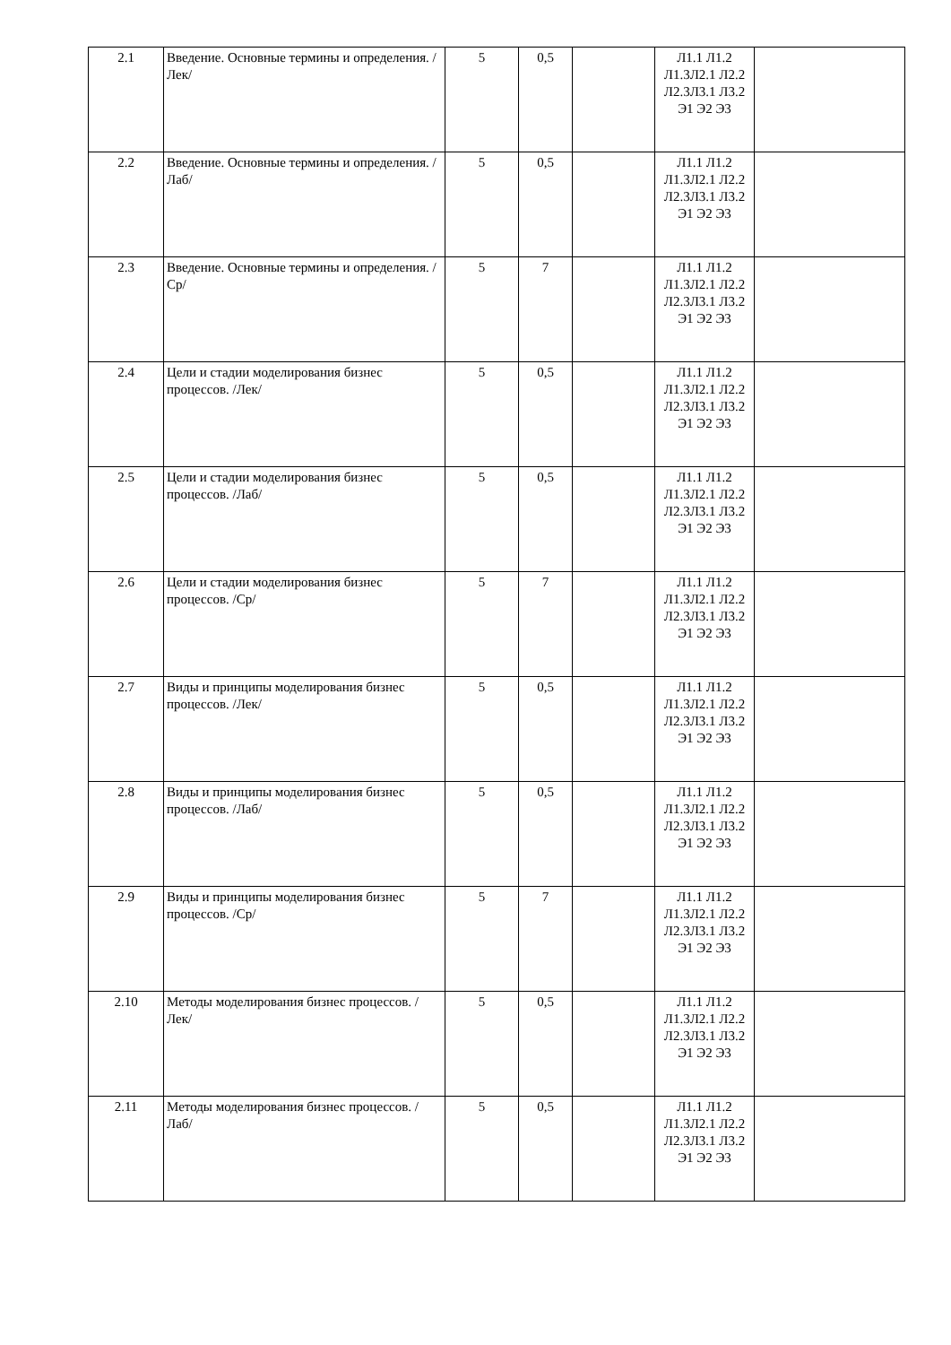| 2.1 | Введение. Основные термины и определения. /Лек/ | 5 | 0,5 | | Л1.1 Л1.2 Л1.3Л2.1 Л2.2 Л2.3Л3.1 Л3.2 Э1 Э2 Э3 | |
| 2.2 | Введение. Основные термины и определения. /Лаб/ | 5 | 0,5 | | Л1.1 Л1.2 Л1.3Л2.1 Л2.2 Л2.3Л3.1 Л3.2 Э1 Э2 Э3 | |
| 2.3 | Введение. Основные термины и определения. /Ср/ | 5 | 7 | | Л1.1 Л1.2 Л1.3Л2.1 Л2.2 Л2.3Л3.1 Л3.2 Э1 Э2 Э3 | |
| 2.4 | Цели и стадии моделирования бизнес процессов. /Лек/ | 5 | 0,5 | | Л1.1 Л1.2 Л1.3Л2.1 Л2.2 Л2.3Л3.1 Л3.2 Э1 Э2 Э3 | |
| 2.5 | Цели и стадии моделирования бизнес процессов. /Лаб/ | 5 | 0,5 | | Л1.1 Л1.2 Л1.3Л2.1 Л2.2 Л2.3Л3.1 Л3.2 Э1 Э2 Э3 | |
| 2.6 | Цели и стадии моделирования бизнес процессов. /Ср/ | 5 | 7 | | Л1.1 Л1.2 Л1.3Л2.1 Л2.2 Л2.3Л3.1 Л3.2 Э1 Э2 Э3 | |
| 2.7 | Виды и принципы моделирования бизнес процессов. /Лек/ | 5 | 0,5 | | Л1.1 Л1.2 Л1.3Л2.1 Л2.2 Л2.3Л3.1 Л3.2 Э1 Э2 Э3 | |
| 2.8 | Виды и принципы моделирования бизнес процессов. /Лаб/ | 5 | 0,5 | | Л1.1 Л1.2 Л1.3Л2.1 Л2.2 Л2.3Л3.1 Л3.2 Э1 Э2 Э3 | |
| 2.9 | Виды и принципы моделирования бизнес процессов. /Ср/ | 5 | 7 | | Л1.1 Л1.2 Л1.3Л2.1 Л2.2 Л2.3Л3.1 Л3.2 Э1 Э2 Э3 | |
| 2.10 | Методы моделирования бизнес процессов. /Лек/ | 5 | 0,5 | | Л1.1 Л1.2 Л1.3Л2.1 Л2.2 Л2.3Л3.1 Л3.2 Э1 Э2 Э3 | |
| 2.11 | Методы моделирования бизнес процессов. /Лаб/ | 5 | 0,5 | | Л1.1 Л1.2 Л1.3Л2.1 Л2.2 Л2.3Л3.1 Л3.2 Э1 Э2 Э3 | |